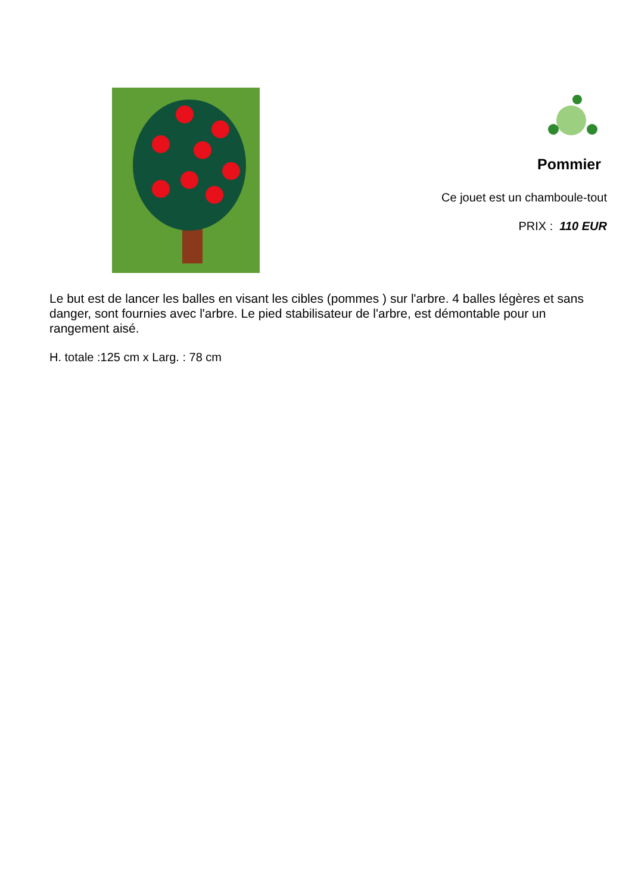Pommier
Ce jouet est un chamboule-tout
PRIX : 110 EUR
Le but est de lancer les balles en visant les cibles (pommes ) sur l'arbre. 4 balles légères et sans danger, sont fournies avec l'arbre. Le pied stabilisateur de l'arbre, est démontable pour un rangement aisé.
H. totale :125 cm x Larg. : 78 cm